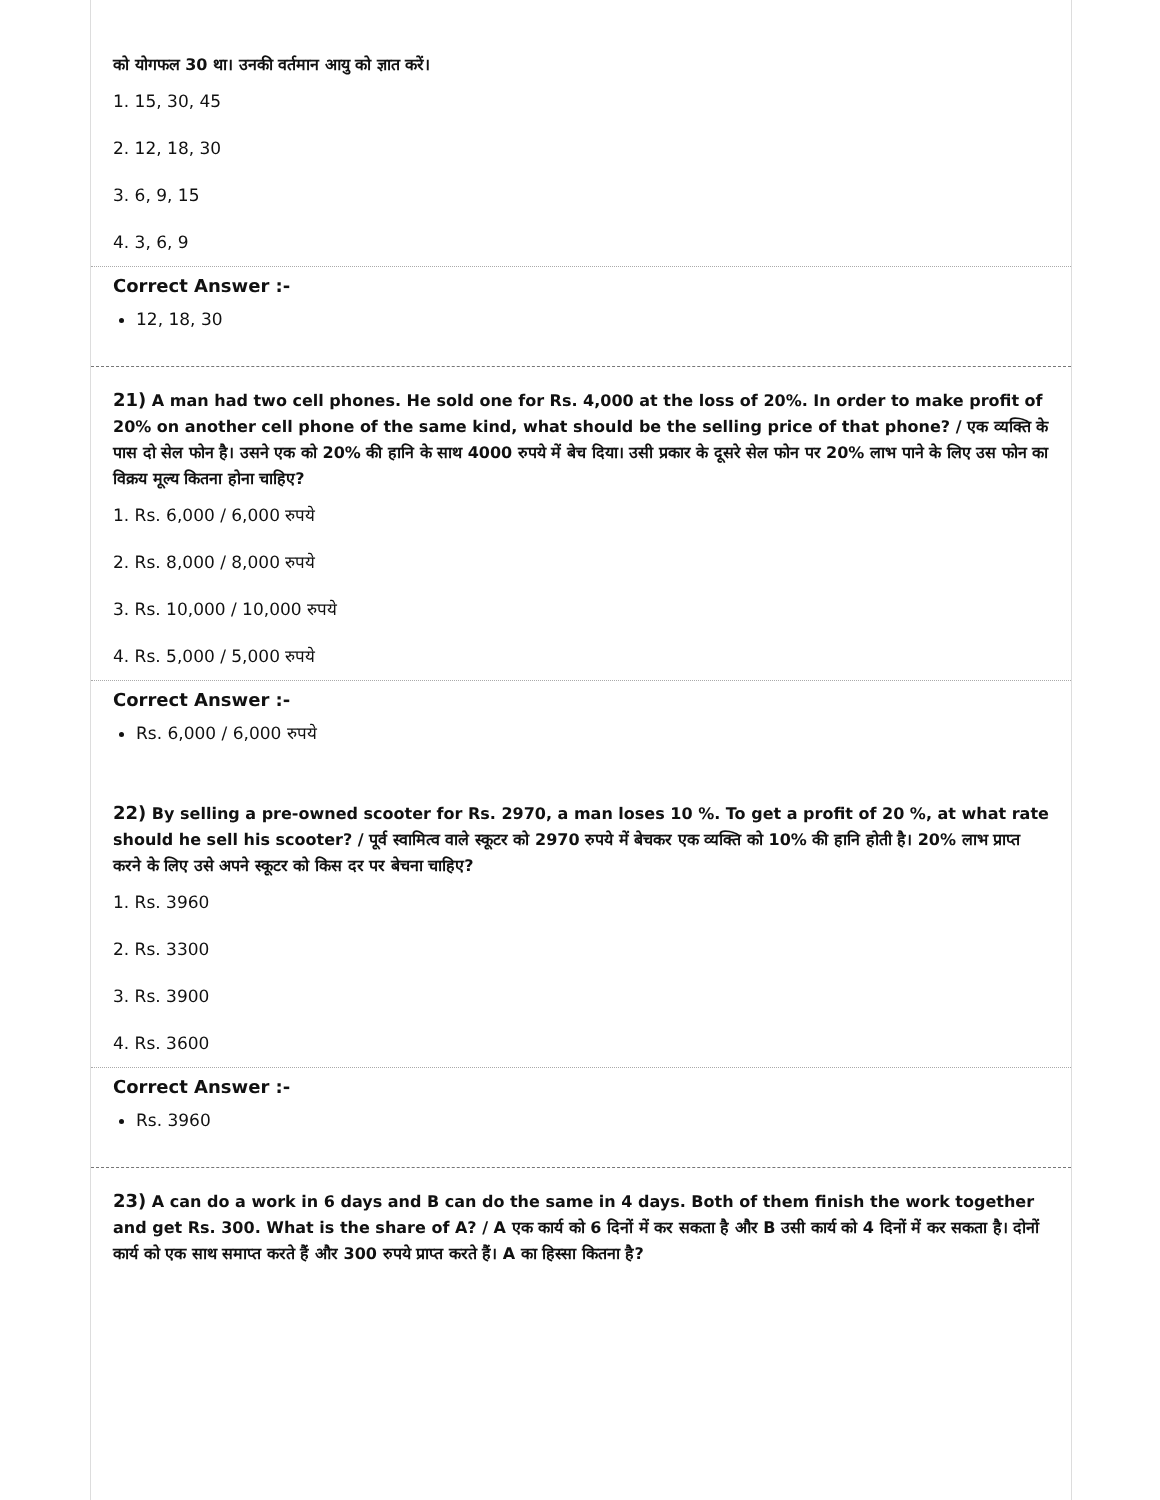को योगफल 30 था। उनकी वर्तमान आयु को ज्ञात करें।
1. 15, 30, 45
2. 12, 18, 30
3. 6, 9, 15
4. 3, 6, 9
Correct Answer :-
12, 18, 30
21) A man had two cell phones. He sold one for Rs. 4,000 at the loss of 20%. In order to make profit of 20% on another cell phone of the same kind, what should be the selling price of that phone? / एक व्यक्ति के पास दो सेल फोन है। उसने एक को 20% की हानि के साथ 4000 रुपये में बेच दिया। उसी प्रकार के दूसरे सेल फोन पर 20% लाभ पाने के लिए उस फोन का विक्रय मूल्य कितना होना चाहिए?
1. Rs. 6,000 / 6,000 रुपये
2. Rs. 8,000 / 8,000 रुपये
3. Rs. 10,000 / 10,000 रुपये
4. Rs. 5,000 / 5,000 रुपये
Correct Answer :-
Rs. 6,000 / 6,000 रुपये
22) By selling a pre-owned scooter for Rs. 2970, a man loses 10 %. To get a profit of 20 %, at what rate should he sell his scooter? / पूर्व स्वामित्व वाले स्कूटर को 2970 रुपये में बेचकर एक व्यक्ति को 10% की हानि होती है। 20% लाभ प्राप्त करने के लिए उसे अपने स्कूटर को किस दर पर बेचना चाहिए?
1. Rs. 3960
2. Rs. 3300
3. Rs. 3900
4. Rs. 3600
Correct Answer :-
Rs. 3960
23) A can do a work in 6 days and B can do the same in 4 days. Both of them finish the work together and get Rs. 300. What is the share of A? / A एक कार्य को 6 दिनों में कर सकता है और B उसी कार्य को 4 दिनों में कर सकता है। दोनों कार्य को एक साथ समाप्त करते हैं और 300 रुपये प्राप्त करते हैं। A का हिस्सा कितना है?